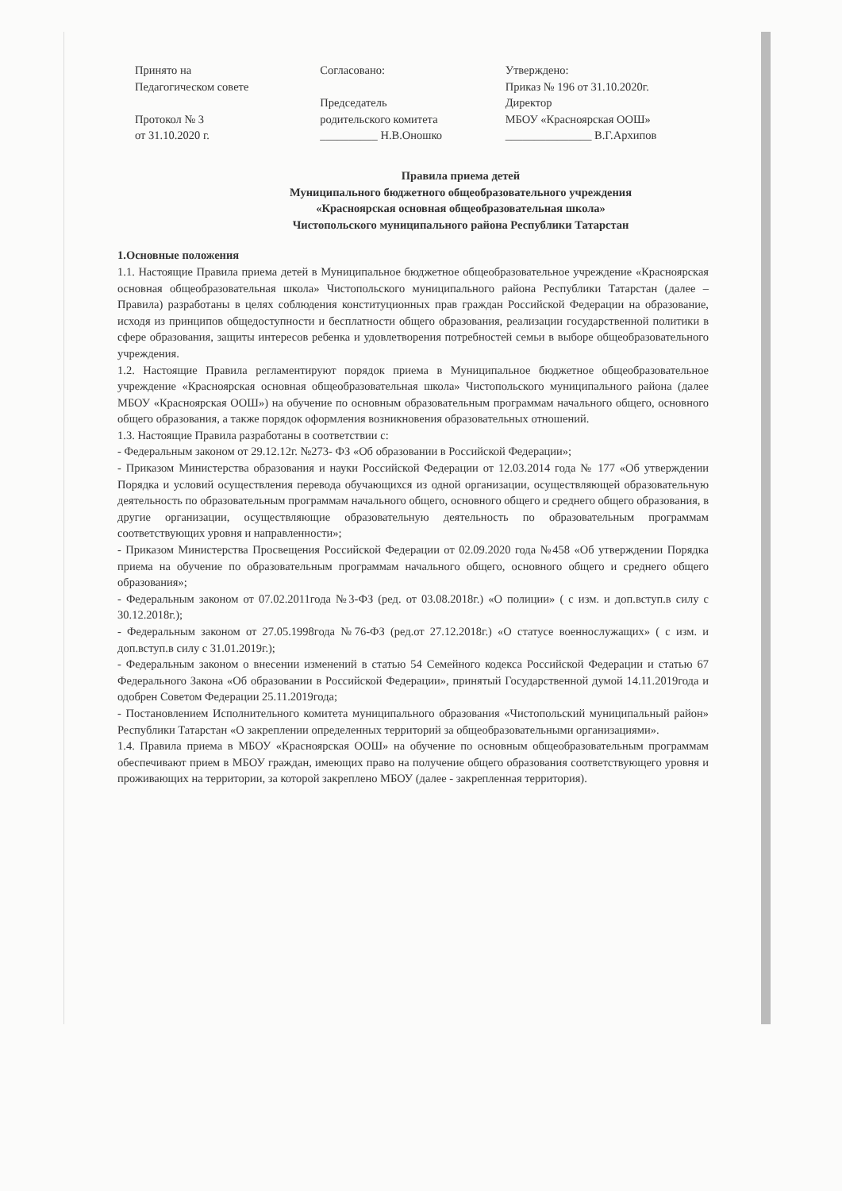Принято на
Педагогическом совете
Протокол № 3
от 31.10.2020 г.
Согласовано:
Председатель
родительского комитета
__________ Н.В.Оношко
Утверждено:
Приказ № 196 от 31.10.2020г.
Директор
МБОУ «Красноярская ООШ»
_______________ В.Г.Архипов
Правила приема детей
Муниципального бюджетного общеобразовательного учреждения
«Красноярская основная общеобразовательная школа»
Чистопольского муниципального района Республики Татарстан
1.Основные положения
1.1. Настоящие Правила приема детей в Муниципальное бюджетное общеобразовательное учреждение «Красноярская основная общеобразовательная школа» Чистопольского муниципального района Республики Татарстан (далее – Правила) разработаны в целях соблюдения конституционных прав граждан Российской Федерации на образование, исходя из принципов общедоступности и бесплатности общего образования, реализации государственной политики в сфере образования, защиты интересов ребенка и удовлетворения потребностей семьи в выборе общеобразовательного учреждения.
1.2. Настоящие Правила регламентируют порядок приема в Муниципальное бюджетное общеобразовательное учреждение «Красноярская основная общеобразовательная школа» Чистопольского муниципального района (далее МБОУ «Красноярская ООШ») на обучение по основным образовательным программам начального общего, основного общего образования, а также порядок оформления возникновения образовательных отношений.
1.3. Настоящие Правила разработаны в соответствии с:
- Федеральным законом от 29.12.12г. №273- ФЗ «Об образовании в Российской Федерации»;
- Приказом Министерства образования и науки Российской Федерации от 12.03.2014 года № 177 «Об утверждении Порядка и условий осуществления перевода обучающихся из одной организации, осуществляющей образовательную деятельность по образовательным программам начального общего, основного общего и среднего общего образования, в другие организации, осуществляющие образовательную деятельность по образовательным программам соответствующих уровня и направленности»;
- Приказом Министерства Просвещения Российской Федерации от 02.09.2020 года №458 «Об утверждении Порядка приема на обучение по образовательным программам начального общего, основного общего и среднего общего образования»;
- Федеральным законом от 07.02.2011года №3-ФЗ (ред. от 03.08.2018г.) «О полиции» ( с изм. и доп.вступ.в силу с 30.12.2018г.);
- Федеральным законом от 27.05.1998года №76-ФЗ (ред.от 27.12.2018г.) «О статусе военнослужащих» ( с изм. и доп.вступ.в силу с 31.01.2019г.);
- Федеральным законом о внесении изменений в статью 54 Семейного кодекса Российской Федерации и статью 67 Федерального Закона «Об образовании в Российской Федерации», принятый Государственной думой 14.11.2019года и одобрен Советом Федерации 25.11.2019года;
- Постановлением Исполнительного комитета муниципального образования «Чистопольский муниципальный район» Республики Татарстан «О закреплении определенных территорий за общеобразовательными организациями».
1.4. Правила приема в МБОУ «Красноярская ООШ» на обучение по основным общеобразовательным программам обеспечивают прием в МБОУ граждан, имеющих право на получение общего образования соответствующего уровня и проживающих на территории, за которой закреплено МБОУ (далее - закрепленная территория).